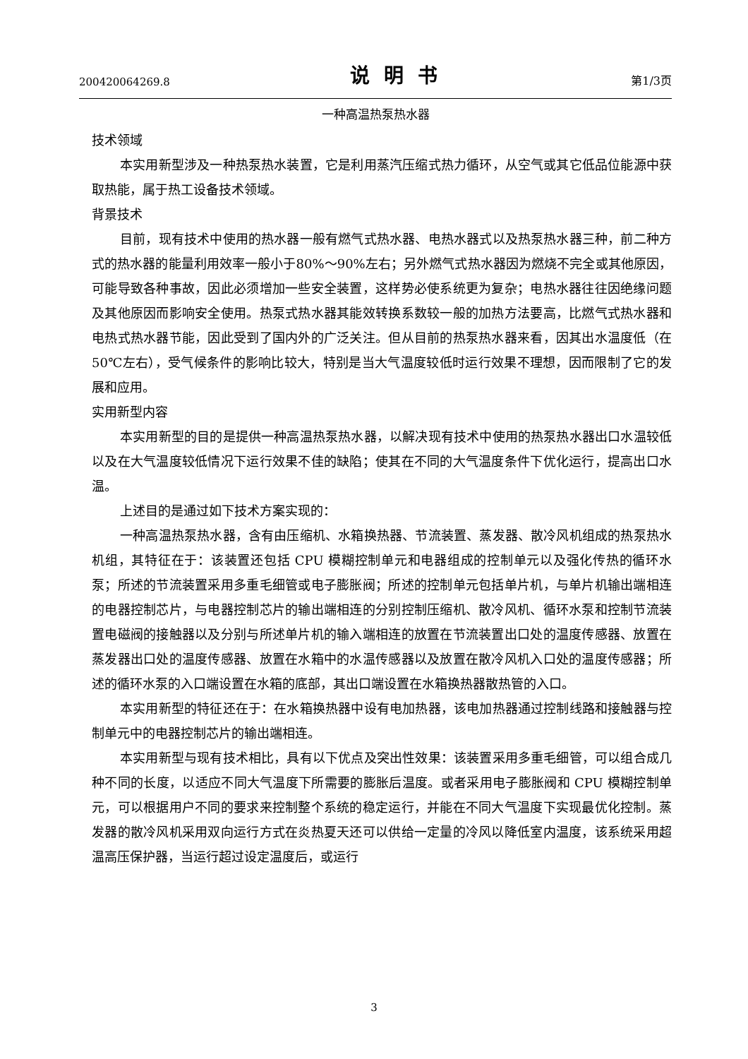200420064269.8 说明书 第1/3页
一种高温热泵热水器
技术领域
本实用新型涉及一种热泵热水装置，它是利用蒸汽压缩式热力循环，从空气或其它低品位能源中获取热能，属于热工设备技术领域。
背景技术
目前，现有技术中使用的热水器一般有燃气式热水器、电热水器式以及热泵热水器三种，前二种方式的热水器的能量利用效率一般小于80%～90%左右；另外燃气式热水器因为燃烧不完全或其他原因，可能导致各种事故，因此必须增加一些安全装置，这样势必使系统更为复杂；电热水器往往因绝缘问题及其他原因而影响安全使用。热泵式热水器其能效转换系数较一般的加热方法要高，比燃气式热水器和电热式热水器节能，因此受到了国内外的广泛关注。但从目前的热泵热水器来看，因其出水温度低（在 50℃左右），受气候条件的影响比较大，特别是当大气温度较低时运行效果不理想，因而限制了它的发展和应用。
实用新型内容
本实用新型的目的是提供一种高温热泵热水器，以解决现有技术中使用的热泵热水器出口水温较低以及在大气温度较低情况下运行效果不佳的缺陷；使其在不同的大气温度条件下优化运行，提高出口水温。
上述目的是通过如下技术方案实现的：
一种高温热泵热水器，含有由压缩机、水箱换热器、节流装置、蒸发器、散冷风机组成的热泵热水机组，其特征在于：该装置还包括 CPU 模糊控制单元和电器组成的控制单元以及强化传热的循环水泵；所述的节流装置采用多重毛细管或电子膨胀阀；所述的控制单元包括单片机，与单片机输出端相连的电器控制芯片，与电器控制芯片的输出端相连的分别控制压缩机、散冷风机、循环水泵和控制节流装置电磁阀的接触器以及分别与所述单片机的输入端相连的放置在节流装置出口处的温度传感器、放置在蒸发器出口处的温度传感器、放置在水箱中的水温传感器以及放置在散冷风机入口处的温度传感器；所述的循环水泵的入口端设置在水箱的底部，其出口端设置在水箱换热器散热管的入口。
本实用新型的特征还在于：在水箱换热器中设有电加热器，该电加热器通过控制线路和接触器与控制单元中的电器控制芯片的输出端相连。
本实用新型与现有技术相比，具有以下优点及突出性效果：该装置采用多重毛细管，可以组合成几种不同的长度，以适应不同大气温度下所需要的膨胀后温度。或者采用电子膨胀阀和 CPU 模糊控制单元，可以根据用户不同的要求来控制整个系统的稳定运行，并能在不同大气温度下实现最优化控制。蒸发器的散冷风机采用双向运行方式在炎热夏天还可以供给一定量的冷风以降低室内温度，该系统采用超温高压保护器，当运行超过设定温度后，或运行
3